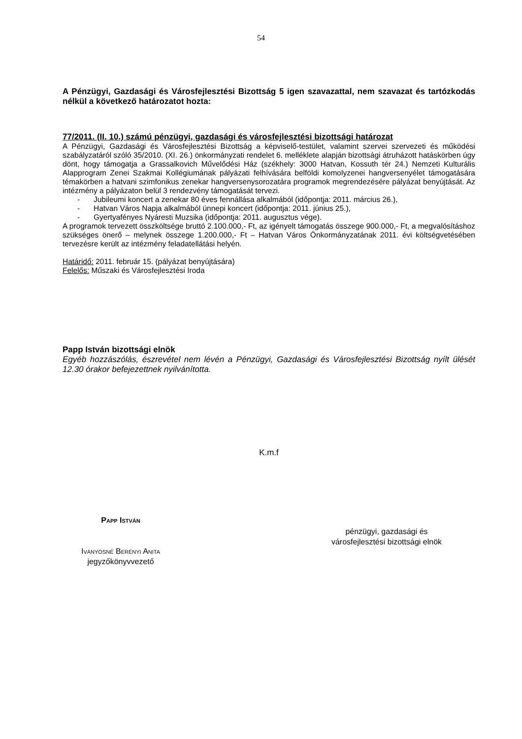54
A Pénzügyi, Gazdasági és Városfejlesztési Bizottság 5 igen szavazattal, nem szavazat és tartózkodás nélkül a következő határozatot hozta:
77/2011. (II. 10.) számú pénzügyi, gazdasági és városfejlesztési bizottsági határozat
A Pénzügyi, Gazdasági és Városfejlesztési Bizottság a képviselő-testület, valamint szervei szervezeti és működési szabályzatáról szóló 35/2010. (XI. 26.) önkormányzati rendelet 6. melléklete alapján bizottsági átruházott hatáskörben úgy dönt, hogy támogatja a Grassalkovich Művelődési Ház (székhely: 3000 Hatvan, Kossuth tér 24.) Nemzeti Kulturális Alapprogram Zenei Szakmai Kollégiumának pályázati felhívására belföldi komolyzenei hangversenyélet támogatására témakörben a hatvani szimfonikus zenekar hangversenysorozatára programok megrendezésére pályázat benyújtását. Az intézmény a pályázaton belül 3 rendezvény támogatását tervezi.
- Jubileumi koncert a zenekar 80 éves fennállása alkalmából (időpontja: 2011. március 26.),
- Hatvan Város Napja alkalmából ünnepi koncert (időpontja: 2011. június 25.),
- Gyertyafényes Nyáresti Muzsika (időpontja: 2011. augusztus vége).
A programok tervezett összköltsége bruttó 2.100.000,- Ft, az igényelt támogatás összege 900.000,- Ft, a megvalósításhoz szükséges önerő – melynek összege 1.200.000,- Ft – Hatvan Város Önkormányzatának 2011. évi költségvetésében tervezésre került az intézmény feladatellátási helyén.
Határidő: 2011. február 15. (pályázat benyújtására)
Felelős: Műszaki és Városfejlesztési Iroda
Papp István bizottsági elnök
Egyéb hozzászólás, észrevétel nem lévén a Pénzügyi, Gazdasági és Városfejlesztési Bizottság nyílt ülését 12.30 órakor befejezettnek nyilvánította.
K.m.f
Papp István
Iványosné Berényi Anita
jegyzőkönyvvezető
pénzügyi, gazdasági és
városfejlesztési bizottsági elnök